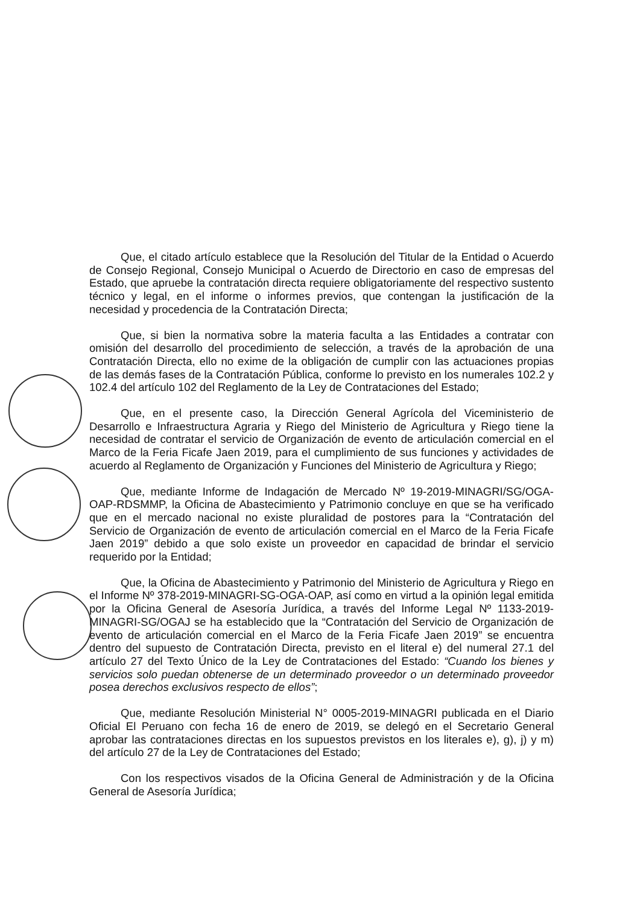Que, el citado artículo establece que la Resolución del Titular de la Entidad o Acuerdo de Consejo Regional, Consejo Municipal o Acuerdo de Directorio en caso de empresas del Estado, que apruebe la contratación directa requiere obligatoriamente del respectivo sustento técnico y legal, en el informe o informes previos, que contengan la justificación de la necesidad y procedencia de la Contratación Directa;
Que, si bien la normativa sobre la materia faculta a las Entidades a contratar con omisión del desarrollo del procedimiento de selección, a través de la aprobación de una Contratación Directa, ello no exime de la obligación de cumplir con las actuaciones propias de las demás fases de la Contratación Pública, conforme lo previsto en los numerales 102.2 y 102.4 del artículo 102 del Reglamento de la Ley de Contrataciones del Estado;
Que, en el presente caso, la Dirección General Agrícola del Viceministerio de Desarrollo e Infraestructura Agraria y Riego del Ministerio de Agricultura y Riego tiene la necesidad de contratar el servicio de Organización de evento de articulación comercial en el Marco de la Feria Ficafe Jaen 2019, para el cumplimiento de sus funciones y actividades de acuerdo al Reglamento de Organización y Funciones del Ministerio de Agricultura y Riego;
Que, mediante Informe de Indagación de Mercado Nº 19-2019-MINAGRI/SG/OGA-OAP-RDSMMP, la Oficina de Abastecimiento y Patrimonio concluye en que se ha verificado que en el mercado nacional no existe pluralidad de postores para la “Contratación del Servicio de Organización de evento de articulación comercial en el Marco de la Feria Ficafe Jaen 2019” debido a que solo existe un proveedor en capacidad de brindar el servicio requerido por la Entidad;
Que, la Oficina de Abastecimiento y Patrimonio del Ministerio de Agricultura y Riego en el Informe Nº 378-2019-MINAGRI-SG-OGA-OAP, así como en virtud a la opinión legal emitida por la Oficina General de Asesoría Jurídica, a través del Informe Legal Nº 1133-2019-MINAGRI-SG/OGAJ se ha establecido que la “Contratación del Servicio de Organización de evento de articulación comercial en el Marco de la Feria Ficafe Jaen 2019” se encuentra dentro del supuesto de Contratación Directa, previsto en el literal e) del numeral 27.1 del artículo 27 del Texto Único de la Ley de Contrataciones del Estado: “Cuando los bienes y servicios solo puedan obtenerse de un determinado proveedor o un determinado proveedor posea derechos exclusivos respecto de ellos”;
Que, mediante Resolución Ministerial N° 0005-2019-MINAGRI publicada en el Diario Oficial El Peruano con fecha 16 de enero de 2019, se delegó en el Secretario General aprobar las contrataciones directas en los supuestos previstos en los literales e), g), j) y m) del artículo 27 de la Ley de Contrataciones del Estado;
Con los respectivos visados de la Oficina General de Administración y de la Oficina General de Asesoría Jurídica;